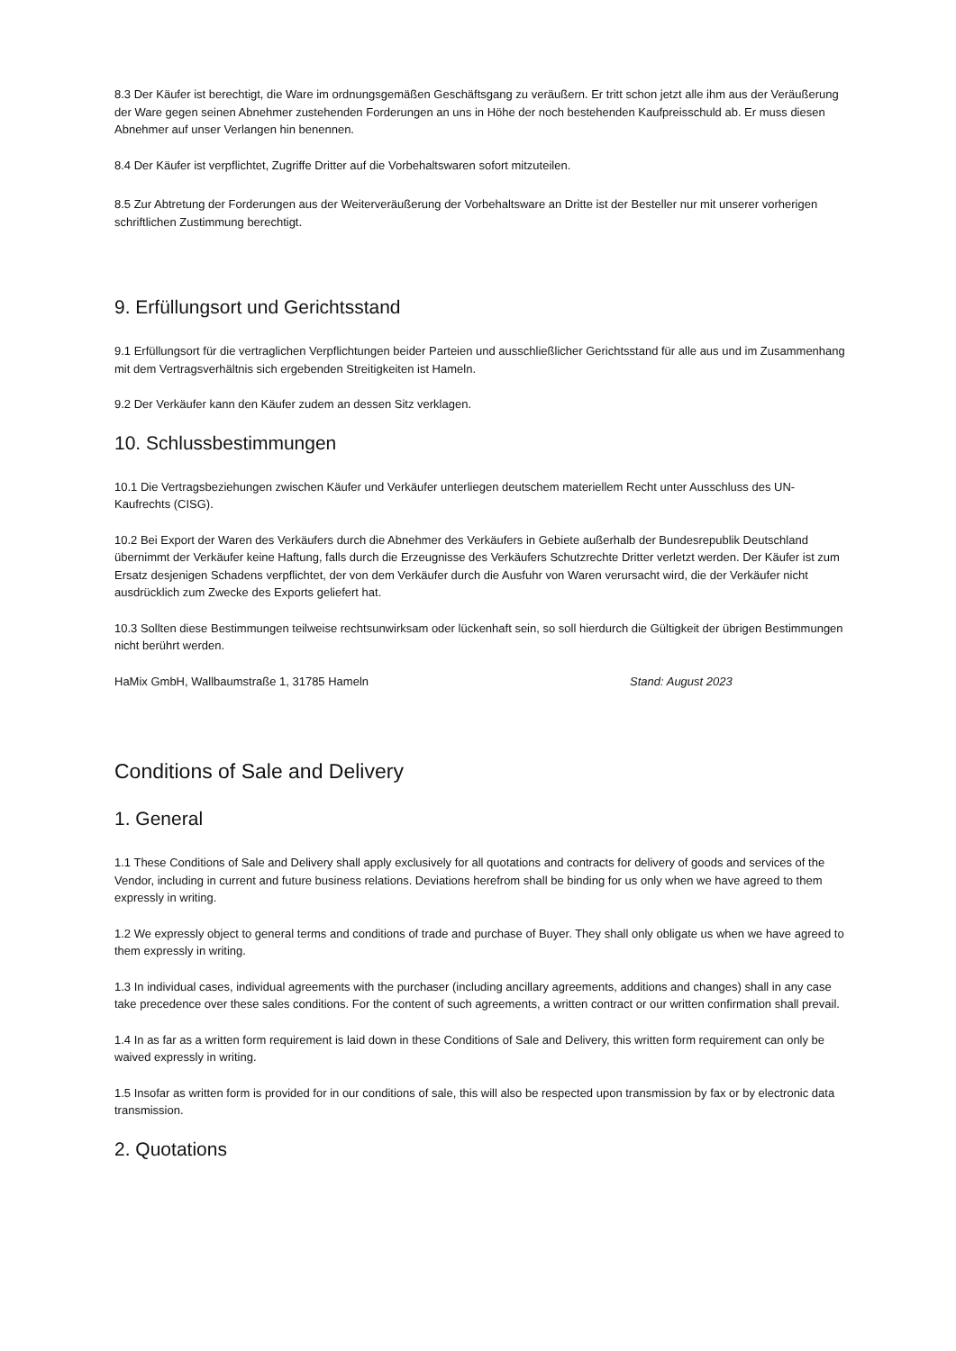8.3 Der Käufer ist berechtigt, die Ware im ordnungsgemäßen Geschäftsgang zu veräußern. Er tritt schon jetzt alle ihm aus der Veräußerung der Ware gegen seinen Abnehmer zustehenden Forderungen an uns in Höhe der noch bestehenden Kaufpreisschuld ab. Er muss diesen Abnehmer auf unser Verlangen hin benennen.
8.4 Der Käufer ist verpflichtet, Zugriffe Dritter auf die Vorbehaltswaren sofort mitzuteilen.
8.5 Zur Abtretung der Forderungen aus der Weiterveräußerung der Vorbehaltsware an Dritte ist der Besteller nur mit unserer vorherigen schriftlichen Zustimmung berechtigt.
9. Erfüllungsort und Gerichtsstand
9.1 Erfüllungsort für die vertraglichen Verpflichtungen beider Parteien und ausschließlicher Gerichtsstand für alle aus und im Zusammenhang mit dem Vertragsverhältnis sich ergebenden Streitigkeiten ist Hameln.
9.2 Der Verkäufer kann den Käufer zudem an dessen Sitz verklagen.
10. Schlussbestimmungen
10.1 Die Vertragsbeziehungen zwischen Käufer und Verkäufer unterliegen deutschem materiellem Recht unter Ausschluss des UN-Kaufrechts (CISG).
10.2 Bei Export der Waren des Verkäufers durch die Abnehmer des Verkäufers in Gebiete außerhalb der Bundesrepublik Deutschland übernimmt der Verkäufer keine Haftung, falls durch die Erzeugnisse des Verkäufers Schutzrechte Dritter verletzt werden. Der Käufer ist zum Ersatz desjenigen Schadens verpflichtet, der von dem Verkäufer durch die Ausfuhr von Waren verursacht wird, die der Verkäufer nicht ausdrücklich zum Zwecke des Exports geliefert hat.
10.3 Sollten diese Bestimmungen teilweise rechtsunwirksam oder lückenhaft sein, so soll hierdurch die Gültigkeit der übrigen Bestimmungen nicht berührt werden.
HaMix GmbH, Wallbaumstraße 1, 31785 Hameln Stand: August 2023
Conditions of Sale and Delivery
1. General
1.1 These Conditions of Sale and Delivery shall apply exclusively for all quotations and contracts for delivery of goods and services of the Vendor, including in current and future business relations. Deviations herefrom shall be binding for us only when we have agreed to them expressly in writing.
1.2 We expressly object to general terms and conditions of trade and purchase of Buyer. They shall only obligate us when we have agreed to them expressly in writing.
1.3 In individual cases, individual agreements with the purchaser (including ancillary agreements, additions and changes) shall in any case take precedence over these sales conditions. For the content of such agreements, a written contract or our written confirmation shall prevail.
1.4 In as far as a written form requirement is laid down in these Conditions of Sale and Delivery, this written form requirement can only be waived expressly in writing.
1.5 Insofar as written form is provided for in our conditions of sale, this will also be respected upon transmission by fax or by electronic data transmission.
2. Quotations